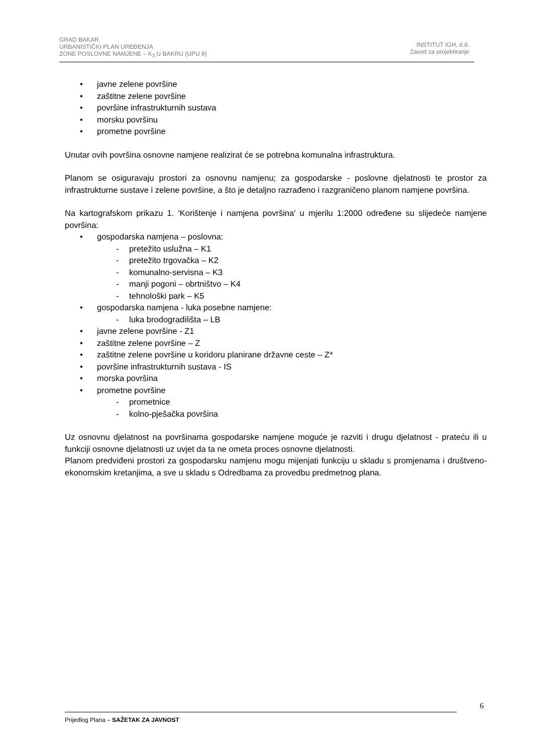GRAD BAKAR
URBANISTIČKI PLAN UREĐENJA
ZONE POSLOVNE NAMJENE – K<sub>3</sub> U BAKRU (UPU 8)
INSTITUT IGH, d.d.
Zavod za projektiranje
• javne zelene površine
• zaštitne zelene površine
• površine infrastrukturnih sustava
• morsku površinu
• prometne površine
Unutar ovih površina osnovne namjene realizirat će se potrebna komunalna infrastruktura.
Planom se osiguravaju prostori za osnovnu namjenu; za gospodarske - poslovne djelatnosti te prostor za infrastrukturne sustave i zelene površine, a što je detaljno razrađeno i razgraničeno planom namjene površina.
Na kartografskom prikazu 1. 'Korištenje i namjena površina' u mjerilu 1:2000 određene su slijedeće namjene površina:
• gospodarska namjena – poslovna:
- pretežito uslužna – K1
- pretežito trgovačka – K2
- komunalno-servisna – K3
- manji pogoni – obrtništvo – K4
- tehnološki park – K5
• gospodarska namjena - luka posebne namjene:
- luka brodogradilišta – LB
• javne zelene površine - Z1
• zaštitne zelene površine – Z
• zaštitne zelene površine u koridoru planirane državne ceste – Z*
• površine infrastrukturnih sustava - IS
• morska površina
• prometne površine
- prometnice
- kolno-pješačka površina
Uz osnovnu djelatnost na površinama gospodarske namjene moguće je razviti i drugu djelatnost - prateću ili u funkciji osnovne djelatnosti uz uvjet da ta ne ometa proces osnovne djelatnosti.
Planom predviđeni prostori za gospodarsku namjenu mogu mijenjati funkciju u skladu s promjenama i društveno-ekonomskim kretanjima, a sve u skladu s Odredbama za provedbu predmetnog plana.
6
Prijedlog Plana – SAŽETAK ZA JAVNOST